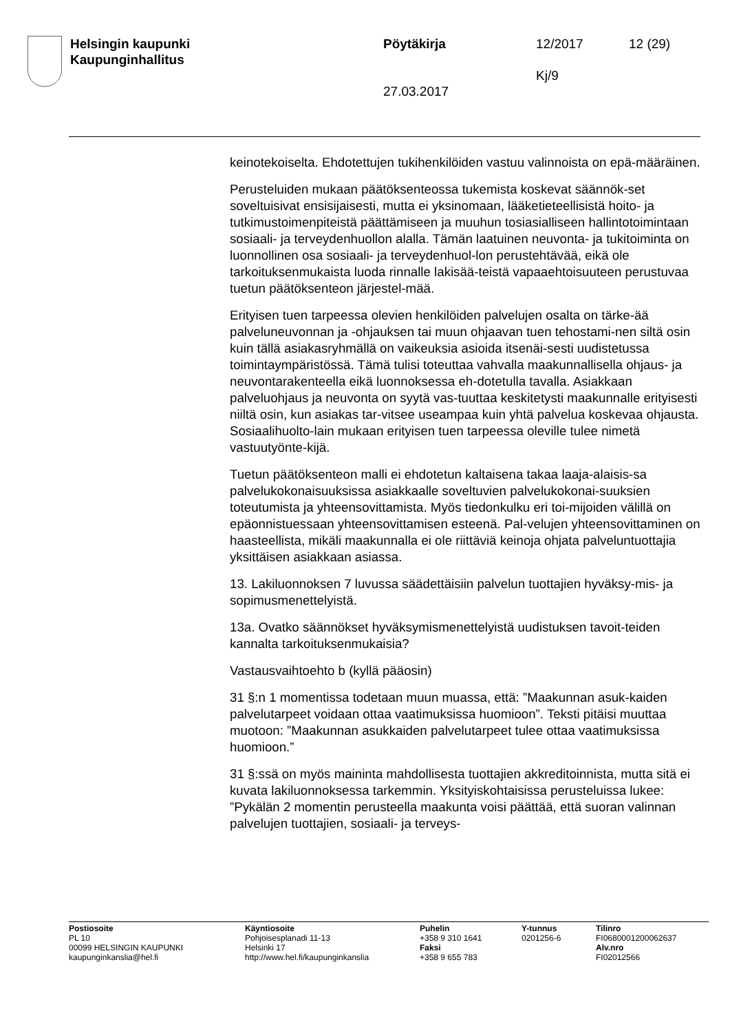Helsingin kaupunki
Kaupunginhallitus
Pöytäkirja
27.03.2017
12/2017
Kj/9
12 (29)
keinotekoiselta. Ehdotettujen tukihenkilöiden vastuu valinnoista on epä-määräinen.
Perusteluiden mukaan päätöksenteossa tukemista koskevat säännök-set soveltuisivat ensisijaisesti, mutta ei yksinomaan, lääketieteellisistä hoito- ja tutkimustoimenpiteistä päättämiseen ja muuhun tosiasialliseen hallintotoimintaan sosiaali- ja terveydenhuollon alalla. Tämän laatuinen neuvonta- ja tukitoiminta on luonnollinen osa sosiaali- ja terveydenhuol-lon perustehtävää, eikä ole tarkoituksenmukaista luoda rinnalle lakisää-teistä vapaaehtoisuuteen perustuvaa tuetun päätöksenteon järjestel-mää.
Erityisen tuen tarpeessa olevien henkilöiden palvelujen osalta on tärke-ää palveluneuvonnan ja -ohjauksen tai muun ohjaavan tuen tehostami-nen siltä osin kuin tällä asiakasryhmällä on vaikeuksia asioida itsenäi-sesti uudistetussa toimintaympäristössä. Tämä tulisi toteuttaa vahvalla maakunnallisella ohjaus- ja neuvontarakenteella eikä luonnoksessa eh-dotetulla tavalla. Asiakkaan palveluohjaus ja neuvonta on syytä vas-tuuttaa keskitetysti maakunnalle erityisesti niiltä osin, kun asiakas tar-vitsee useampaa kuin yhtä palvelua koskevaa ohjausta. Sosiaalihuolto-lain mukaan erityisen tuen tarpeessa oleville tulee nimetä vastuutyönte-kijä.
Tuetun päätöksenteon malli ei ehdotetun kaltaisena takaa laaja-alaisis-sa palvelukokonaisuuksissa asiakkaalle soveltuvien palvelukokonai-suuksien toteutumista ja yhteensovittamista. Myös tiedonkulku eri toi-mijoiden välillä on epäonnistuessaan yhteensovittamisen esteenä. Pal-velujen yhteensovittaminen on haasteellista, mikäli maakunnalla ei ole riittäviä keinoja ohjata palveluntuottajia yksittäisen asiakkaan asiassa.
13. Lakiluonnoksen 7 luvussa säädettäisiin palvelun tuottajien hyväksy-mis- ja sopimusmenettelyistä.
13a. Ovatko säännökset hyväksymismenettelyistä uudistuksen tavoit-teiden kannalta tarkoituksenmukaisia?
Vastausvaihtoehto b (kyllä pääosin)
31 §:n 1 momentissa todetaan muun muassa, että: ”Maakunnan asuk-kaiden palvelutarpeet voidaan ottaa vaatimuksissa huomioon”. Teksti pitäisi muuttaa muotoon: ”Maakunnan asukkaiden palvelutarpeet tulee ottaa vaatimuksissa huomioon.”
31 §:ssä on myös maininta mahdollisesta tuottajien akkreditoinnista, mutta sitä ei kuvata lakiluonnoksessa tarkemmin. Yksityiskohtaisissa perusteluissa lukee: ”Pykälän 2 momentin perusteella maakunta voisi päättää, että suoran valinnan palvelujen tuottajien, sosiaali- ja terveys-
Postiosoite
PL 10
00099 HELSINGIN KAUPUNKI
kaupunginkanslia@hel.fi
Käyntiosoite
Pohjoisesplanadi 11-13
Helsinki 17
http://www.hel.fi/kaupunginkanslia
Puhelin
+358 9 310 1641
Faksi
+358 9 655 783
Y-tunnus
0201256-6
Tilinro
FI0680001200062637
Alv.nro
FI02012566